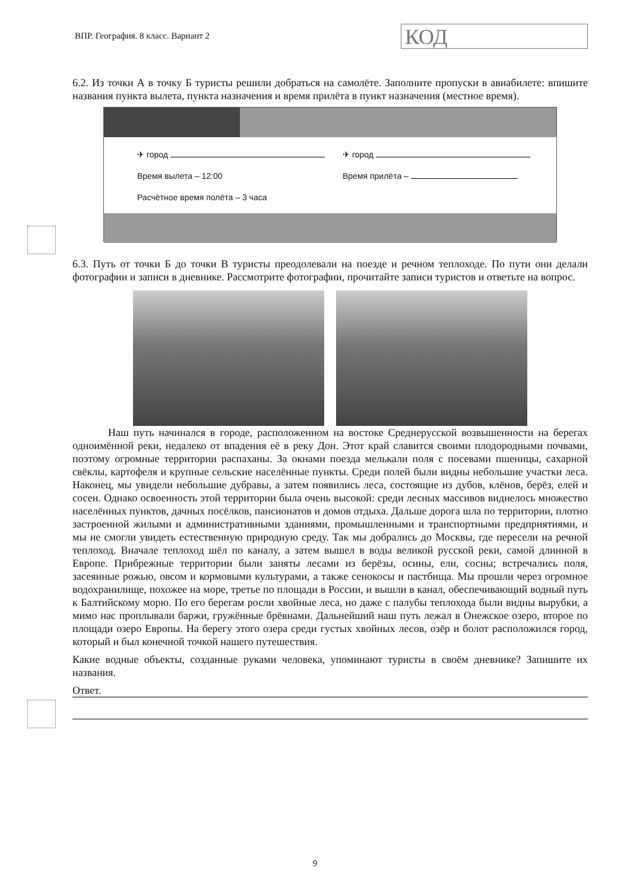ВПР. География. 8 класс. Вариант 2
КОД
6.2. Из точки А в точку Б туристы решили добраться на самолёте. Заполните пропуски в авиабилете: впишите названия пункта вылета, пункта назначения и время прилёта в пункт назначения (местное время).
✈ город
Время вылета – 12:00
Расчётное время полёта – 3 часа
✈ город
Время прилёта –
6.3. Путь от точки Б до точки В туристы преодолевали на поезде и речном теплоходе. По пути они делали фотографии и записи в дневнике. Рассмотрите фотографии, прочитайте записи туристов и ответьте на вопрос.
Наш путь начинался в городе, расположенном на востоке Среднерусской возвышенности на берегах одноимённой реки, недалеко от впадения её в реку Дон. Этот край славится своими плодородными почвами, поэтому огромные территории распаханы. За окнами поезда мелькали поля с посевами пшеницы, сахарной свёклы, картофеля и крупные сельские населённые пункты. Среди полей были видны небольшие участки леса. Наконец, мы увидели небольшие дубравы, а затем появились леса, состоящие из дубов, клёнов, берёз, елей и сосен. Однако освоенность этой территории была очень высокой: среди лесных массивов виднелось множество населённых пунктов, дачных посёлков, пансионатов и домов отдыха. Дальше дорога шла по территории, плотно застроенной жилыми и административными зданиями, промышленными и транспортными предприятиями, и мы не смогли увидеть естественную природную среду. Так мы добрались до Москвы, где пересели на речной теплоход. Вначале теплоход шёл по каналу, а затем вышел в воды великой русской реки, самой длинной в Европе. Прибрежные территории были заняты лесами из берёзы, осины, ели, сосны; встречались поля, засеянные рожью, овсом и кормовыми культурами, а также сенокосы и пастбища. Мы прошли через огромное водохранилище, похожее на море, третье по площади в России, и вышли в канал, обеспечивающий водный путь к Балтийскому морю. По его берегам росли хвойные леса, но даже с палубы теплохода были видны вырубки, а мимо нас проплывали баржи, гружённые брёвнами. Дальнейший наш путь лежал в Онежское озеро, второе по площади озеро Европы. На берегу этого озера среди густых хвойных лесов, озёр и болот расположился город, который и был конечной точкой нашего путешествия.
Какие водные объекты, созданные руками человека, упоминают туристы в своём дневнике? Запишите их названия.
Ответ.
9